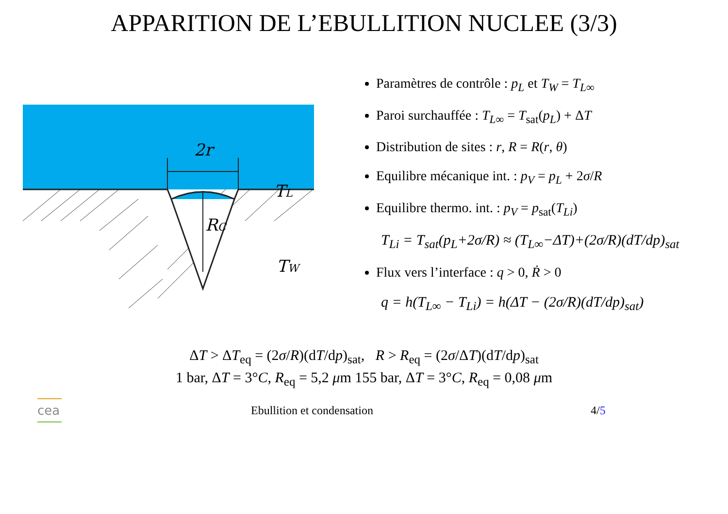APPARITION DE L’EBULLITION NUCLEE (3/3)
2r
TL
RC
TW
Paramètres de contrôle : p<sub>L</sub> et T<sub>W</sub> = T<sub>L∞</sub>
Paroi surchauffée : T<sub>L∞</sub> = T<sub>sat</sub>(p<sub>L</sub>) + ΔT
Distribution de sites : r, R = R(r, θ)
Equilibre mécanique int. : p<sub>V</sub> = p<sub>L</sub> + 2σ/R
Equilibre thermo. int. : p<sub>V</sub> = p<sub>sat</sub>(T<sub>Li</sub>)
T<sub>Li</sub> = T<sub>sat</sub>(p<sub>L</sub>+2σ/R) ≈ (T<sub>L∞</sub>−ΔT)+(2σ/R)(dT/dp)<sub>sat</sub>
Flux vers l’interface : q > 0, Ṙ > 0
q = h(T<sub>L∞</sub> − T<sub>Li</sub>) = h(ΔT − (2σ/R)(dT/dp)<sub>sat</sub>)
ΔT > ΔT<sub>eq</sub> = (2σ/R)(dT/dp)<sub>sat</sub>, R > R<sub>eq</sub> = (2σ/ΔT)(dT/dp)<sub>sat</sub>
1 bar, ΔT = 3°C, R<sub>eq</sub> = 5,2 μm 155 bar, ΔT = 3°C, R<sub>eq</sub> = 0,08 μm
cea
Ebullition et condensation 4/5